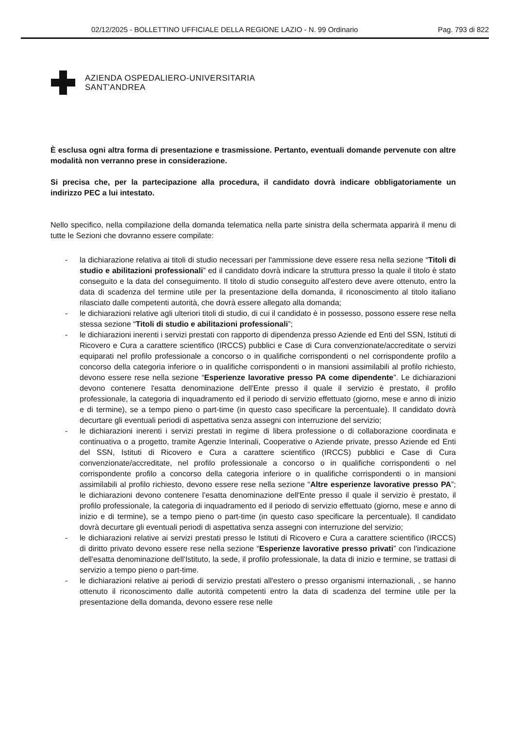02/12/2025 - BOLLETTINO UFFICIALE DELLA REGIONE LAZIO - N. 99 Ordinario Pag. 793 di 822
AZIENDA OSPEDALIERO-UNIVERSITARIA
SANT'ANDREA
È esclusa ogni altra forma di presentazione e trasmissione. Pertanto, eventuali domande pervenute con altre modalità non verranno prese in considerazione.
Si precisa che, per la partecipazione alla procedura, il candidato dovrà indicare obbligatoriamente un indirizzo PEC a lui intestato.
Nello specifico, nella compilazione della domanda telematica nella parte sinistra della schermata apparirà il menu di tutte le Sezioni che dovranno essere compilate:
- la dichiarazione relativa ai titoli di studio necessari per l'ammissione deve essere resa nella sezione “Titoli di studio e abilitazioni professionali” ed il candidato dovrà indicare la struttura presso la quale il titolo è stato conseguito e la data del conseguimento. Il titolo di studio conseguito all'estero deve avere ottenuto, entro la data di scadenza del termine utile per la presentazione della domanda, il riconoscimento al titolo italiano rilasciato dalle competenti autorità, che dovrà essere allegato alla domanda;
- le dichiarazioni relative agli ulteriori titoli di studio, di cui il candidato è in possesso, possono essere rese nella stessa sezione “Titoli di studio e abilitazioni professionali”;
- le dichiarazioni inerenti i servizi prestati con rapporto di dipendenza presso Aziende ed Enti del SSN, Istituti di Ricovero e Cura a carattere scientifico (IRCCS) pubblici e Case di Cura convenzionate/accreditate o servizi equiparati nel profilo professionale a concorso o in qualifiche corrispondenti o nel corrispondente profilo a concorso della categoria inferiore o in qualifiche corrispondenti o in mansioni assimilabili al profilo richiesto, devono essere rese nella sezione “Esperienze lavorative presso PA come dipendente”. Le dichiarazioni devono contenere l'esatta denominazione dell'Ente presso il quale il servizio è prestato, il profilo professionale, la categoria di inquadramento ed il periodo di servizio effettuato (giorno, mese e anno di inizio e di termine), se a tempo pieno o part-time (in questo caso specificare la percentuale). Il candidato dovrà decurtare gli eventuali periodi di aspettativa senza assegni con interruzione del servizio;
- le dichiarazioni inerenti i servizi prestati in regime di libera professione o di collaborazione coordinata e continuativa o a progetto, tramite Agenzie Interinali, Cooperative o Aziende private, presso Aziende ed Enti del SSN, Istituti di Ricovero e Cura a carattere scientifico (IRCCS) pubblici e Case di Cura convenzionate/accreditate, nel profilo professionale a concorso o in qualifiche corrispondenti o nel corrispondente profilo a concorso della categoria inferiore o in qualifiche corrispondenti o in mansioni assimilabili al profilo richiesto, devono essere rese nella sezione “Altre esperienze lavorative presso PA”; le dichiarazioni devono contenere l'esatta denominazione dell'Ente presso il quale il servizio è prestato, il profilo professionale, la categoria di inquadramento ed il periodo di servizio effettuato (giorno, mese e anno di inizio e di termine), se a tempo pieno o part-time (in questo caso specificare la percentuale). Il candidato dovrà decurtare gli eventuali periodi di aspettativa senza assegni con interruzione del servizio;
- le dichiarazioni relative ai servizi prestati presso le Istituti di Ricovero e Cura a carattere scientifico (IRCCS) di diritto privato devono essere rese nella sezione “Esperienze lavorative presso privati” con l'indicazione dell'esatta denominazione dell'Istituto, la sede, il profilo professionale, la data di inizio e termine, se trattasi di servizio a tempo pieno o part-time.
- le dichiarazioni relative ai periodi di servizio prestati all'estero o presso organismi internazionali, , se hanno ottenuto il riconoscimento dalle autorità competenti entro la data di scadenza del termine utile per la presentazione della domanda, devono essere rese nelle